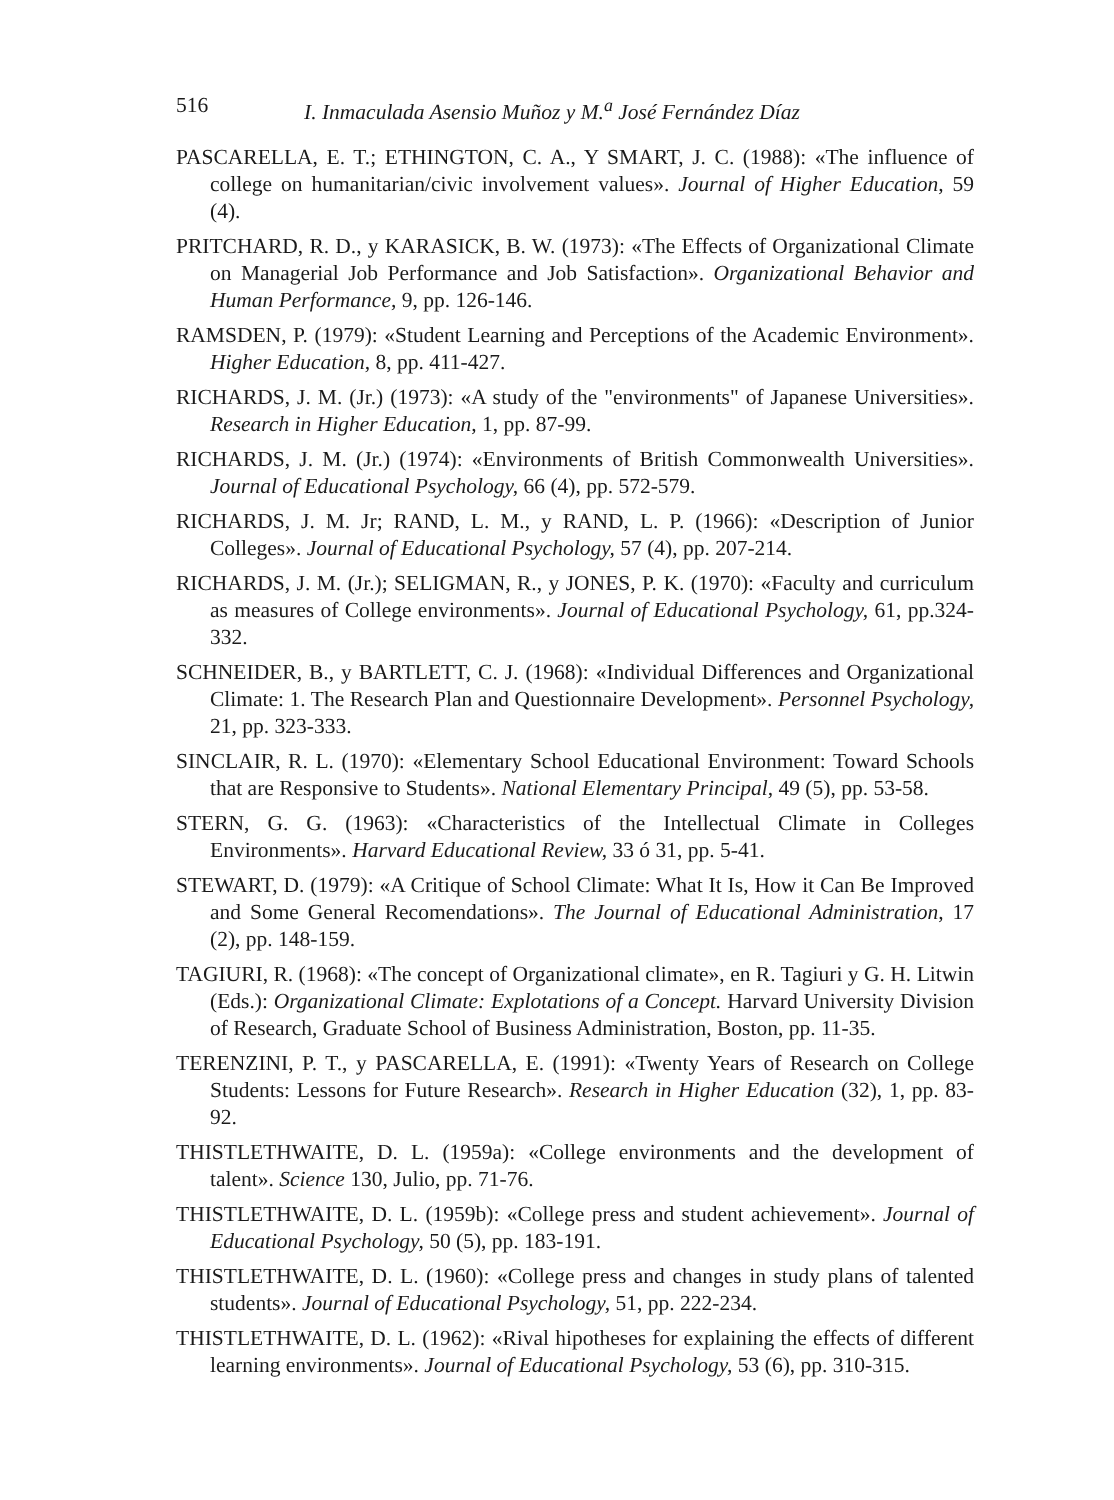516 I. Inmaculada Asensio Muñoz y M.<sup>a</sup> José Fernández Díaz
PASCARELLA, E. T.; ETHINGTON, C. A., Y SMART, J. C. (1988): «The influence of college on humanitarian/civic involvement values». Journal of Higher Education, 59 (4).
PRITCHARD, R. D., y KARASICK, B. W. (1973): «The Effects of Organizational Climate on Managerial Job Performance and Job Satisfaction». Organizational Behavior and Human Performance, 9, pp. 126-146.
RAMSDEN, P. (1979): «Student Learning and Perceptions of the Academic Environment». Higher Education, 8, pp. 411-427.
RICHARDS, J. M. (Jr.) (1973): «A study of the "environments" of Japanese Universities». Research in Higher Education, 1, pp. 87-99.
RICHARDS, J. M. (Jr.) (1974): «Environments of British Commonwealth Universities». Journal of Educational Psychology, 66 (4), pp. 572-579.
RICHARDS, J. M. Jr; RAND, L. M., y RAND, L. P. (1966): «Description of Junior Colleges». Journal of Educational Psychology, 57 (4), pp. 207-214.
RICHARDS, J. M. (Jr.); SELIGMAN, R., y JONES, P. K. (1970): «Faculty and curriculum as measures of College environments». Journal of Educational Psychology, 61, pp.324-332.
SCHNEIDER, B., y BARTLETT, C. J. (1968): «Individual Differences and Organizational Climate: 1. The Research Plan and Questionnaire Development». Personnel Psychology, 21, pp. 323-333.
SINCLAIR, R. L. (1970): «Elementary School Educational Environment: Toward Schools that are Responsive to Students». National Elementary Principal, 49 (5), pp. 53-58.
STERN, G. G. (1963): «Characteristics of the Intellectual Climate in Colleges Environments». Harvard Educational Review, 33 ó 31, pp. 5-41.
STEWART, D. (1979): «A Critique of School Climate: What It Is, How it Can Be Improved and Some General Recomendations». The Journal of Educational Administration, 17 (2), pp. 148-159.
TAGIURI, R. (1968): «The concept of Organizational climate», en R. Tagiuri y G. H. Litwin (Eds.): Organizational Climate: Explotations of a Concept. Harvard University Division of Research, Graduate School of Business Administration, Boston, pp. 11-35.
TERENZINI, P. T., y PASCARELLA, E. (1991): «Twenty Years of Research on College Students: Lessons for Future Research». Research in Higher Education (32), 1, pp. 83-92.
THISTLETHWAITE, D. L. (1959a): «College environments and the development of talent». Science 130, Julio, pp. 71-76.
THISTLETHWAITE, D. L. (1959b): «College press and student achievement». Journal of Educational Psychology, 50 (5), pp. 183-191.
THISTLETHWAITE, D. L. (1960): «College press and changes in study plans of talented students». Journal of Educational Psychology, 51, pp. 222-234.
THISTLETHWAITE, D. L. (1962): «Rival hipotheses for explaining the effects of different learning environments». Journal of Educational Psychology, 53 (6), pp. 310-315.